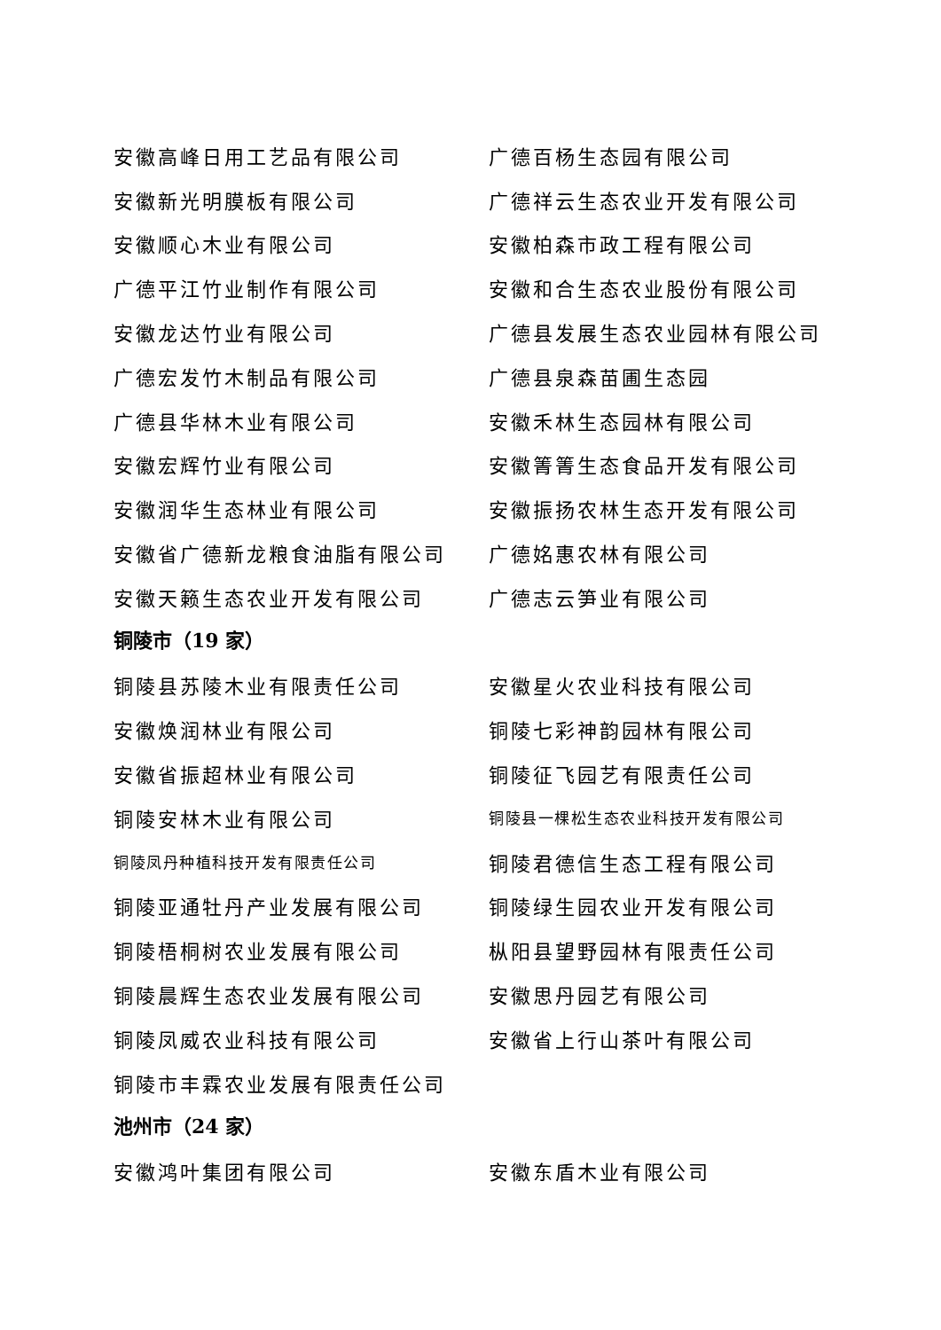安徽高峰日用工艺品有限公司 广德百杨生态园有限公司
安徽新光明膜板有限公司 广德祥云生态农业开发有限公司
安徽顺心木业有限公司 安徽柏森市政工程有限公司
广德平江竹业制作有限公司 安徽和合生态农业股份有限公司
安徽龙达竹业有限公司 广德县发展生态农业园林有限公司
广德宏发竹木制品有限公司 广德县泉森苗圃生态园
广德县华林木业有限公司 安徽禾林生态园林有限公司
安徽宏辉竹业有限公司 安徽箐箐生态食品开发有限公司
安徽润华生态林业有限公司 安徽振扬农林生态开发有限公司
安徽省广德新龙粮食油脂有限公司 广德姳惠农林有限公司
安徽天籁生态农业开发有限公司 广德志云笋业有限公司
铜陵市（19 家）
铜陵县苏陵木业有限责任公司 安徽星火农业科技有限公司
安徽焕润林业有限公司 铜陵七彩神韵园林有限公司
安徽省振超林业有限公司 铜陵征飞园艺有限责任公司
铜陵安林木业有限公司
铜陵县一棵松生态农业科技开发有限公司
铜陵凤丹种植科技开发有限责任公司
铜陵君德信生态工程有限公司
铜陵亚通牡丹产业发展有限公司 铜陵绿生园农业开发有限公司
铜陵梧桐树农业发展有限公司 枞阳县望野园林有限责任公司
铜陵晨辉生态农业发展有限公司 安徽思丹园艺有限公司
铜陵凤威农业科技有限公司 安徽省上行山茶叶有限公司
铜陵市丰霖农业发展有限责任公司
池州市（24 家）
安徽鸿叶集团有限公司 安徽东盾木业有限公司